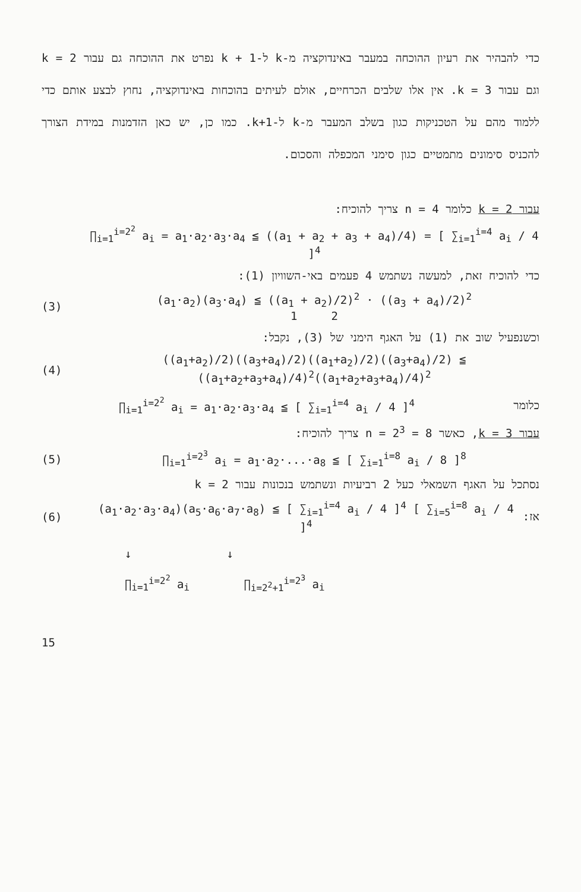כדי להבהיר את רעיון ההוכחה במעבר באינדוקציה מ-k ל-1 + k נפרט את ההוכחה גם עבור k = 2 וגם עבור k = 3. אין אלו שלבים הכרחיים, אולם לעיתים בהוכחות באינדוקציה, נחוץ לבצע אותם כדי ללמוד מהם על הטכניקות כגון בשלב המעבר מ-k ל-k+1. כמו כן, יש כאן הזדמנות במידת הצורך להכניס סימונים מתמטיים כגון סימני המכפלה והסכום.
עבור k = 2 כלומר n = 4 צריך להוכיח:
∏<sub>i=1</sub><sup>i=2<sup>2</sup></sup> a<sub>i</sub> = a<sub>1</sub>·a<sub>2</sub>·a<sub>3</sub>·a<sub>4</sub> ≦ ((a<sub>1</sub> + a<sub>2</sub> + a<sub>3</sub> + a<sub>4</sub>)/4) = [ ∑<sub>i=1</sub><sup>i=4</sup> a<sub>i</sub> / 4 ]<sup>4</sup>
כדי להוכיח זאת, למעשה נשתמש 4 פעמים באי-השוויון (1):
(3)
(a<sub>1</sub>·a<sub>2</sub>)(a<sub>3</sub>·a<sub>4</sub>) ≦ ((a<sub>1</sub> + a<sub>2</sub>)/2)<sup>2</sup> · ((a<sub>3</sub> + a<sub>4</sub>)/2)<sup>2</sup>
1 2
וכשנפעיל שוב את (1) על האגף הימני של (3), נקבל:
(4)
((a<sub>1</sub>+a<sub>2</sub>)/2)((a<sub>3</sub>+a<sub>4</sub>)/2)((a<sub>1</sub>+a<sub>2</sub>)/2)((a<sub>3</sub>+a<sub>4</sub>)/2) ≦ ((a<sub>1</sub>+a<sub>2</sub>+a<sub>3</sub>+a<sub>4</sub>)/4)<sup>2</sup>((a<sub>1</sub>+a<sub>2</sub>+a<sub>3</sub>+a<sub>4</sub>)/4)<sup>2</sup>
כלומר
∏<sub>i=1</sub><sup>i=2<sup>2</sup></sup> a<sub>i</sub> = a<sub>1</sub>·a<sub>2</sub>·a<sub>3</sub>·a<sub>4</sub> ≦ [ ∑<sub>i=1</sub><sup>i=4</sup> a<sub>i</sub> / 4 ]<sup>4</sup>
עבור k = 3, כאשר n = 2<sup>3</sup> = 8 צריך להוכיח:
(5)
∏<sub>i=1</sub><sup>i=2<sup>3</sup></sup> a<sub>i</sub> = a<sub>1</sub>·a<sub>2</sub>·...·a<sub>8</sub> ≦ [ ∑<sub>i=1</sub><sup>i=8</sup> a<sub>i</sub> / 8 ]<sup>8</sup>
נסתכל על האגף השמאלי כעל 2 רביעיות ונשתמש בנכונות עבור k = 2
(6)
(a<sub>1</sub>·a<sub>2</sub>·a<sub>3</sub>·a<sub>4</sub>)(a<sub>5</sub>·a<sub>6</sub>·a<sub>7</sub>·a<sub>8</sub>) ≦ [ ∑<sub>i=1</sub><sup>i=4</sup> a<sub>i</sub> / 4 ]<sup>4</sup> [ ∑<sub>i=5</sub><sup>i=8</sup> a<sub>i</sub> / 4 ]<sup>4</sup>
אז:
↓ ↓
∏<sub>i=1</sub><sup>i=2<sup>2</sup></sup> a<sub>i</sub> ∏<sub>i=2<sup>2</sup>+1</sub><sup>i=2<sup>3</sup></sup> a<sub>i</sub>
15